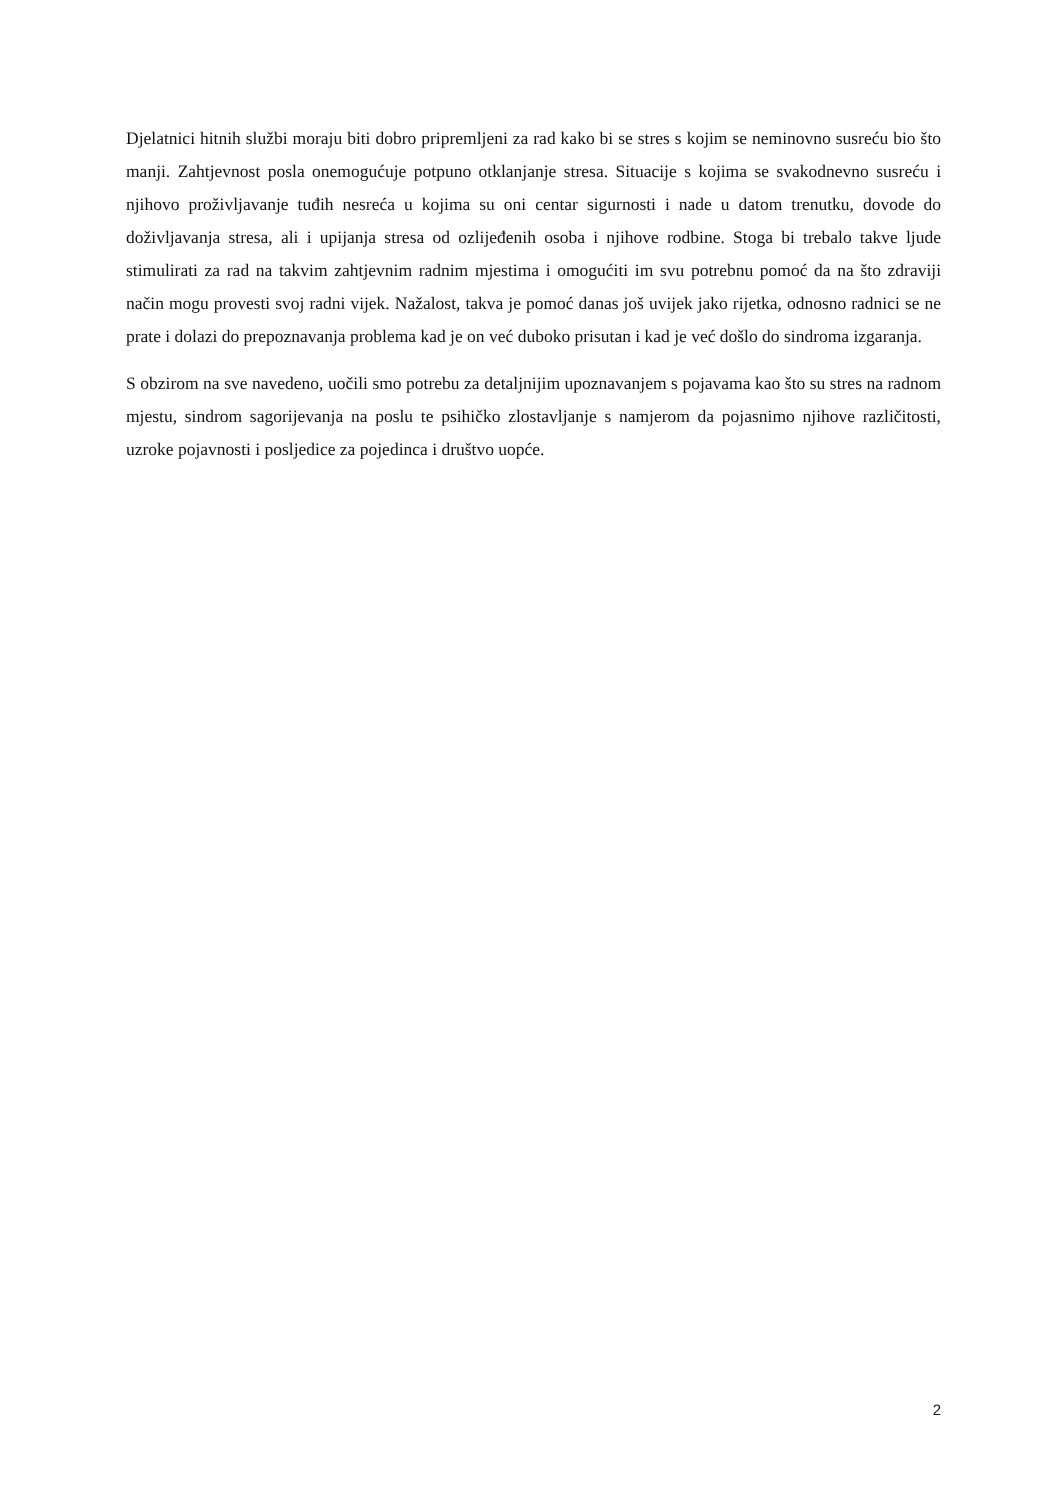Djelatnici hitnih službi moraju biti dobro pripremljeni za rad kako bi se stres s kojim se neminovno susreću bio što manji. Zahtjevnost posla onemogućuje potpuno otklanjanje stresa. Situacije s kojima se svakodnevno susreću i njihovo proživljavanje tuđih nesreća u kojima su oni centar sigurnosti i nade u datom trenutku, dovode do doživljavanja stresa, ali i upijanja stresa od ozlijeđenih osoba i njihove rodbine. Stoga bi trebalo takve ljude stimulirati za rad na takvim zahtjevnim radnim mjestima i omogućiti im svu potrebnu pomoć da na što zdraviji način mogu provesti svoj radni vijek. Nažalost, takva je pomoć danas još uvijek jako rijetka, odnosno radnici se ne prate i dolazi do prepoznavanja problema kad je on već duboko prisutan i kad je već došlo do sindroma izgaranja.
S obzirom na sve navedeno, uočili smo potrebu za detaljnijim upoznavanjem s pojavama kao što su stres na radnom mjestu, sindrom sagorijevanja na poslu te psihičko zlostavljanje s namjerom da pojasnimo njihove različitosti, uzroke pojavnosti i posljedice za pojedinca i društvo uopće.
2